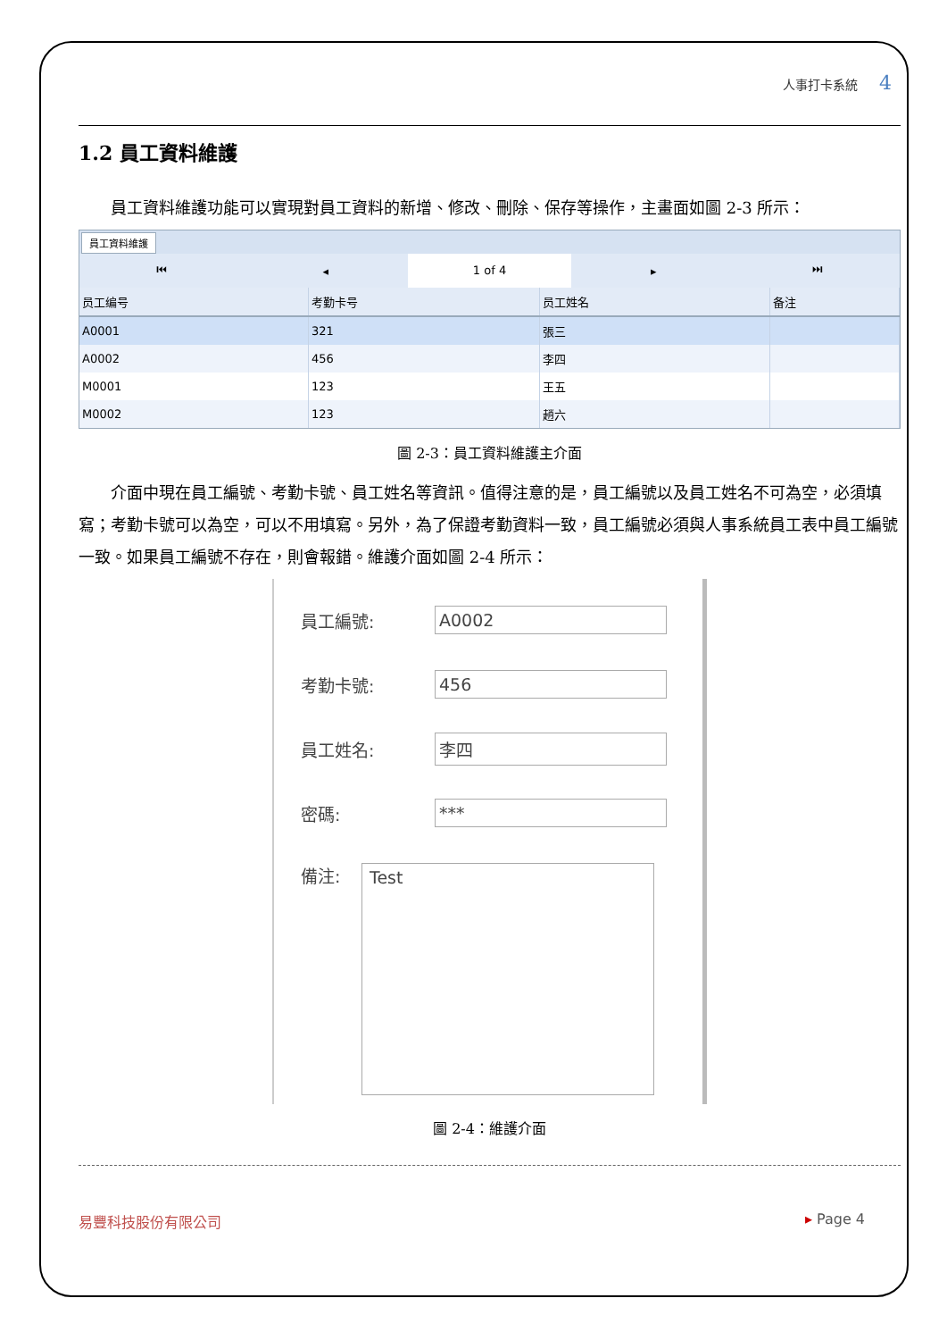人事打卡系統 4
1.2 員工資料維護
員工資料維護功能可以實現對員工資料的新增、修改、刪除、保存等操作，主畫面如圖 2-3 所示：
員工資料維護
⏮ ◂
1 of 4
▸ ⏭
| 员工编号 | 考勤卡号 | 员工姓名 | 备注 |
| --- | --- | --- | --- |
| A0001 | 321 | 張三 | |
| A0002 | 456 | 李四 | |
| M0001 | 123 | 王五 | |
| M0002 | 123 | 趙六 | |
圖 2-3：員工資料維護主介面
介面中現在員工編號、考勤卡號、員工姓名等資訊。值得注意的是，員工編號以及員工姓名不可為空，必須填寫；考勤卡號可以為空，可以不用填寫。另外，為了保證考勤資料一致，員工編號必須與人事系統員工表中員工編號一致。如果員工編號不存在，則會報錯。維護介面如圖 2-4 所示：
員工編號: A0002
考勤卡號: 456
員工姓名: 李四
密碼: ***
備注:
Test
圖 2-4：維護介面
易豐科技股份有限公司 ▸ Page 4